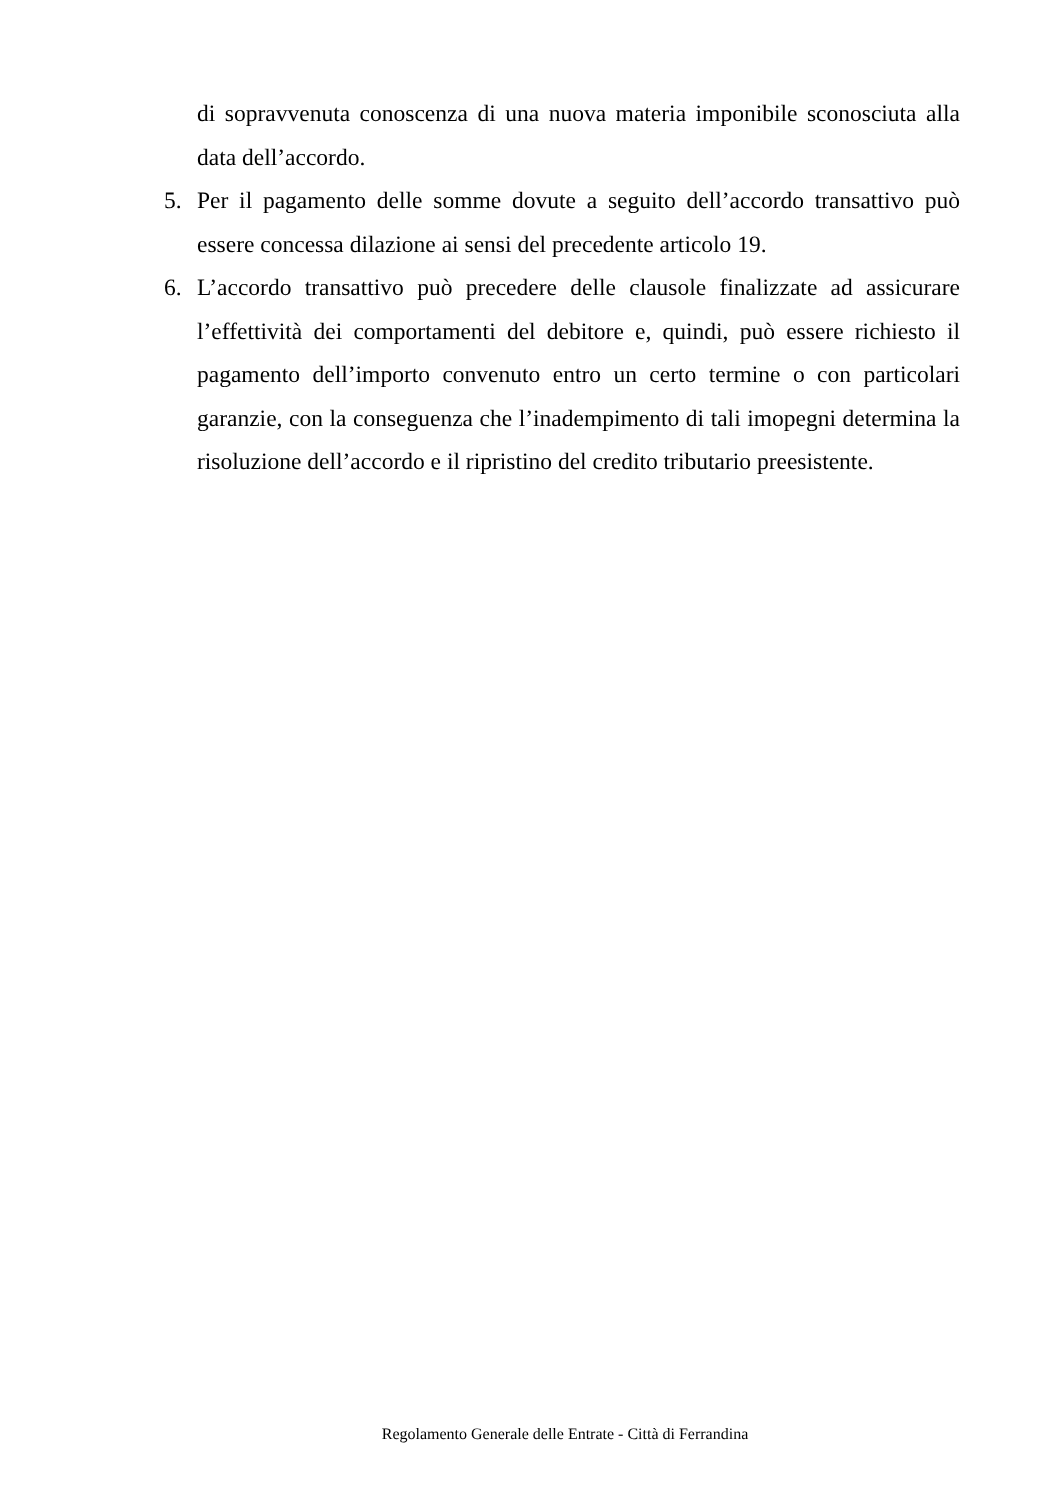di sopravvenuta conoscenza di una nuova materia imponibile sconosciuta alla data dell’accordo.
5. Per il pagamento delle somme dovute a seguito dell’accordo transattivo può essere concessa dilazione ai sensi del precedente articolo 19.
6. L’accordo transattivo può precedere delle clausole finalizzate ad assicurare l’effettività dei comportamenti del debitore e, quindi, può essere richiesto il pagamento dell’importo convenuto entro un certo termine o con particolari garanzie, con la conseguenza che l’inadempimento di tali imopegni determina la risoluzione dell’accordo e il ripristino del credito tributario preesistente.
Regolamento Generale delle Entrate - Città di Ferrandina